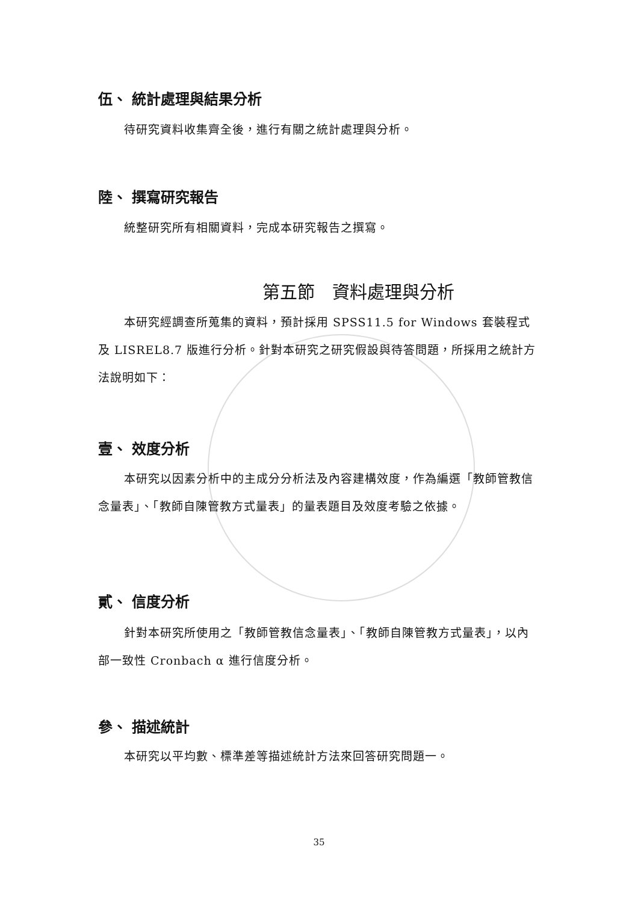伍、 統計處理與結果分析
待研究資料收集齊全後，進行有關之統計處理與分析。
陸、 撰寫研究報告
統整研究所有相關資料，完成本研究報告之撰寫。
第五節　資料處理與分析
本研究經調查所蒐集的資料，預計採用 SPSS11.5 for Windows 套裝程式及 LISREL8.7 版進行分析。針對本研究之研究假設與待答問題，所採用之統計方法說明如下：
壹、 效度分析
本研究以因素分析中的主成分分析法及內容建構效度，作為編選「教師管教信念量表」、「教師自陳管教方式量表」的量表題目及效度考驗之依據。
貳、 信度分析
針對本研究所使用之「教師管教信念量表」、「教師自陳管教方式量表」，以內部一致性 Cronbach α 進行信度分析。
參、 描述統計
本研究以平均數、標準差等描述統計方法來回答研究問題一。
35